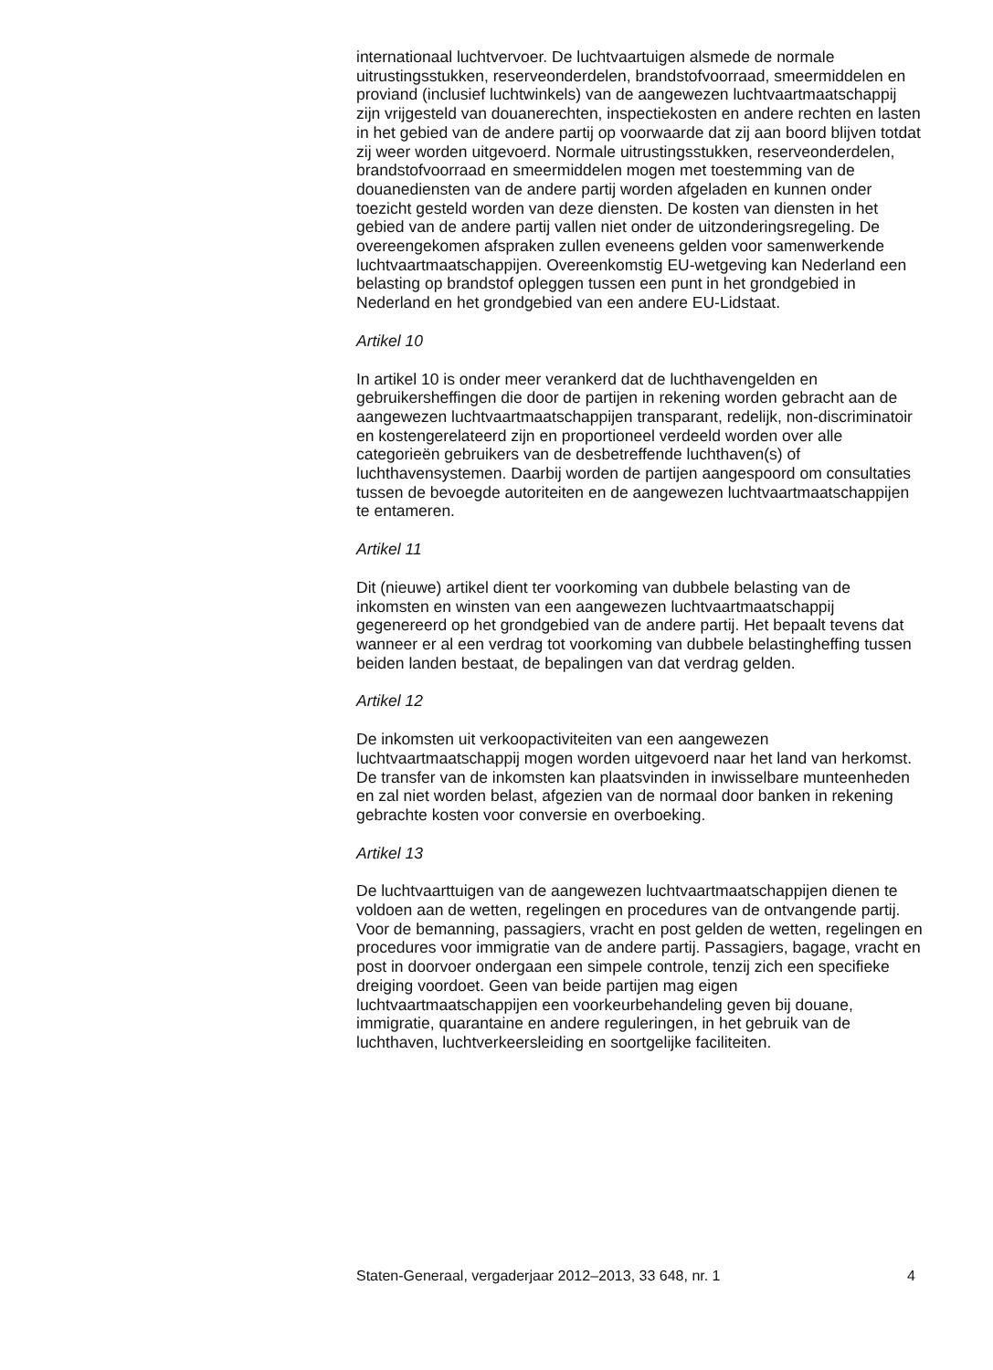internationaal luchtvervoer. De luchtvaartuigen alsmede de normale uitrustingsstukken, reserveonderdelen, brandstofvoorraad, smeermiddelen en proviand (inclusief luchtwinkels) van de aangewezen luchtvaartmaatschappij zijn vrijgesteld van douanerechten, inspectiekosten en andere rechten en lasten in het gebied van de andere partij op voorwaarde dat zij aan boord blijven totdat zij weer worden uitgevoerd. Normale uitrustingsstukken, reserveonderdelen, brandstofvoorraad en smeermiddelen mogen met toestemming van de douanediensten van de andere partij worden afgeladen en kunnen onder toezicht gesteld worden van deze diensten. De kosten van diensten in het gebied van de andere partij vallen niet onder de uitzonderingsregeling. De overeengekomen afspraken zullen eveneens gelden voor samenwerkende luchtvaartmaatschappijen. Overeenkomstig EU-wetgeving kan Nederland een belasting op brandstof opleggen tussen een punt in het grondgebied in Nederland en het grondgebied van een andere EU-Lidstaat.
Artikel 10
In artikel 10 is onder meer verankerd dat de luchthavengelden en gebruikersheffingen die door de partijen in rekening worden gebracht aan de aangewezen luchtvaartmaatschappijen transparant, redelijk, non-discriminatoir en kostengerelateerd zijn en proportioneel verdeeld worden over alle categorieën gebruikers van de desbetreffende luchthaven(s) of luchthavensystemen. Daarbij worden de partijen aangespoord om consultaties tussen de bevoegde autoriteiten en de aangewezen luchtvaartmaatschappijen te entameren.
Artikel 11
Dit (nieuwe) artikel dient ter voorkoming van dubbele belasting van de inkomsten en winsten van een aangewezen luchtvaartmaatschappij gegenereerd op het grondgebied van de andere partij. Het bepaalt tevens dat wanneer er al een verdrag tot voorkoming van dubbele belastingheffing tussen beiden landen bestaat, de bepalingen van dat verdrag gelden.
Artikel 12
De inkomsten uit verkoopactiviteiten van een aangewezen luchtvaartmaatschappij mogen worden uitgevoerd naar het land van herkomst. De transfer van de inkomsten kan plaatsvinden in inwisselbare munteenheden en zal niet worden belast, afgezien van de normaal door banken in rekening gebrachte kosten voor conversie en overboeking.
Artikel 13
De luchtvaarttuigen van de aangewezen luchtvaartmaatschappijen dienen te voldoen aan de wetten, regelingen en procedures van de ontvangende partij. Voor de bemanning, passagiers, vracht en post gelden de wetten, regelingen en procedures voor immigratie van de andere partij. Passagiers, bagage, vracht en post in doorvoer ondergaan een simpele controle, tenzij zich een specifieke dreiging voordoet. Geen van beide partijen mag eigen luchtvaartmaatschappijen een voorkeurbehandeling geven bij douane, immigratie, quarantaine en andere reguleringen, in het gebruik van de luchthaven, luchtverkeersleiding en soortgelijke faciliteiten.
Staten-Generaal, vergaderjaar 2012–2013, 33 648, nr. 1 4